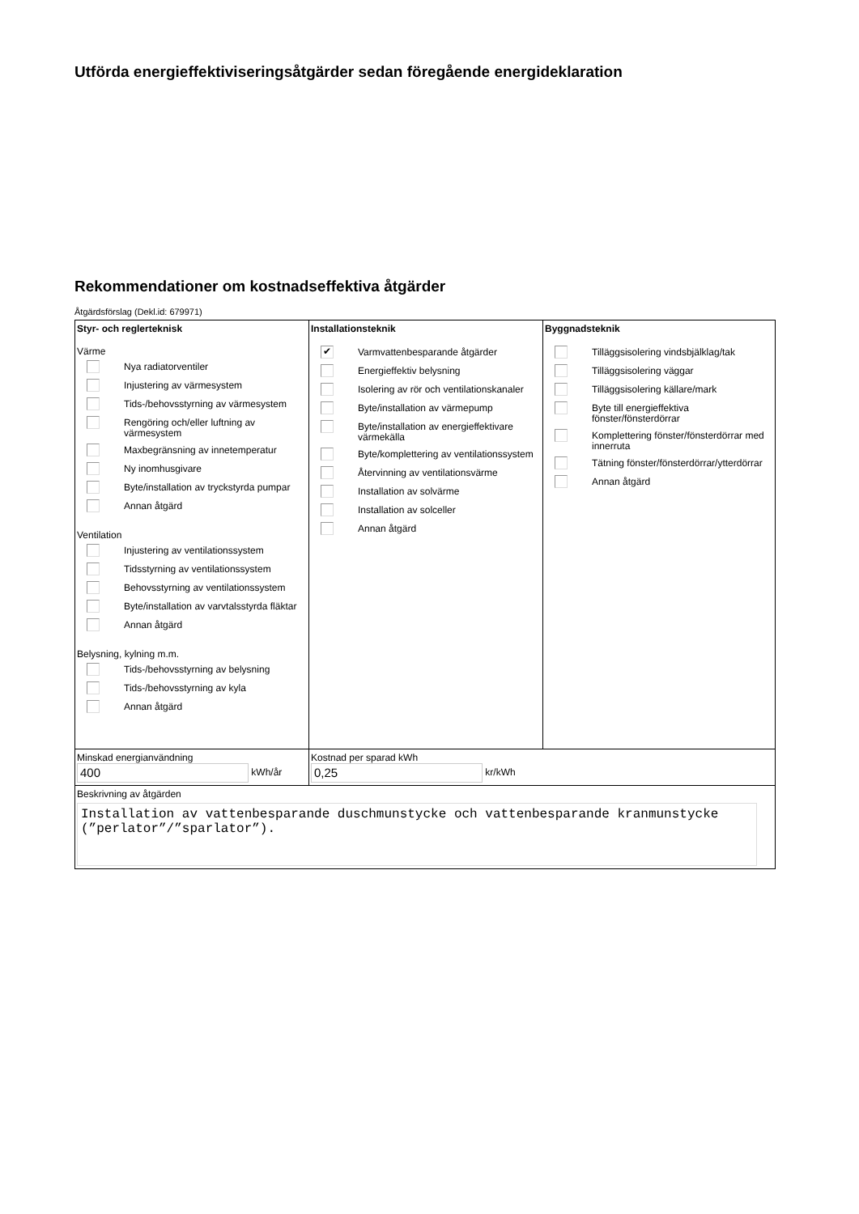Utförda energieffektiviseringsåtgärder sedan föregående energideklaration
Rekommendationer om kostnadseffektiva åtgärder
Åtgärdsförslag (Dekl.id: 679971)
| Styr- och reglerteknisk Värme Nya radiatorventiler Injustering av värmesystem Tids-/behovsstyrning av värmesystem Rengöring och/eller luftning av värmesystem Maxbegränsning av innetemperatur Ny inomhusgivare Byte/installation av tryckstyrda pumpar Annan åtgärd Ventilation Injustering av ventilationssystem Tidsstyrning av ventilationssystem Behovsstyrning av ventilationssystem Byte/installation av varvtalsstyrda fläktar Annan åtgärd Belysning, kylning m.m. Tids-/behovsstyrning av belysning Tids-/behovsstyrning av kyla Annan åtgärd | Installationsteknik ✔ Varmvattenbesparande åtgärder Energieffektiv belysning Isolering av rör och ventilationskanaler Byte/installation av värmepump Byte/installation av energieffektivare värmekälla Byte/komplettering av ventilationssystem Återvinning av ventilationsvärme Installation av solvärme Installation av solceller Annan åtgärd | Byggnadsteknik Tilläggsisolering vindsbjälklag/tak Tilläggsisolering väggar Tilläggsisolering källare/mark Byte till energieffektiva fönster/fönsterdörrar Komplettering fönster/fönsterdörrar med innerruta Tätning fönster/fönsterdörrar/ytterdörrar Annan åtgärd |
| Minskad energianvändning 400 kWh/år | Kostnad per sparad kWh 0,25 kr/kWh | |
| Beskrivning av åtgärden Installation av vattenbesparande duschmunstycke och vattenbesparande kranmunstycke (”perlator”/”sparlator”). | | |